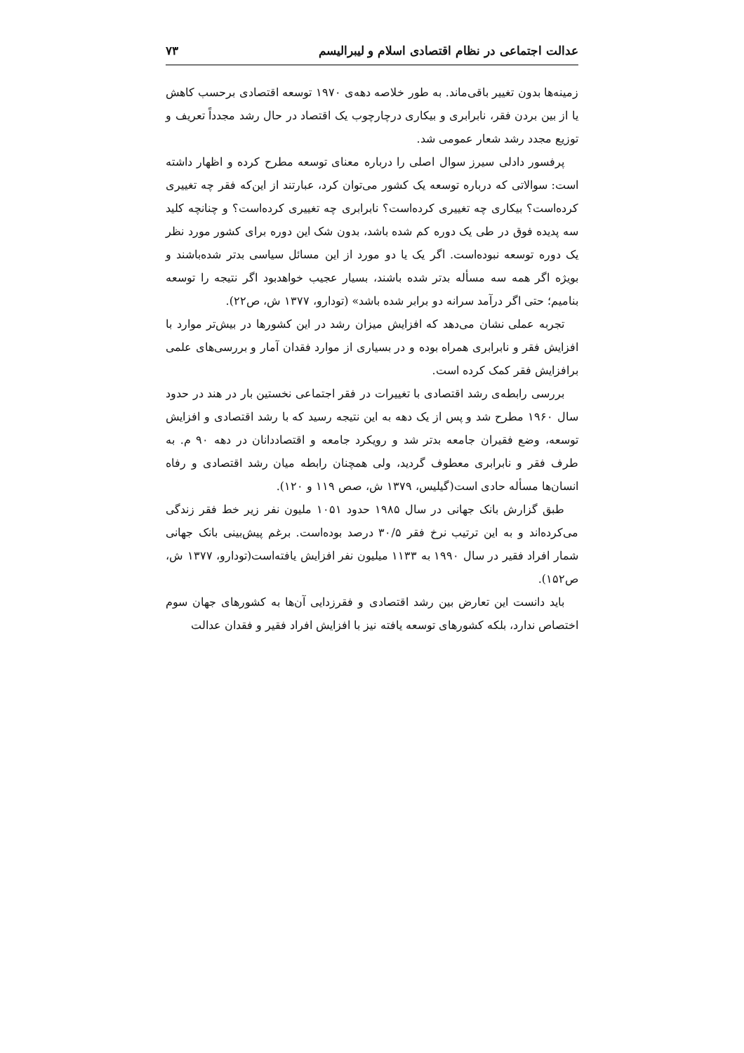عدالت اجتماعی در نظام اقتصادی اسلام و لیبرالیسم ۷۳
زمینه‌ها بدون تغییر باقی‌ماند. به طور خلاصه دهه‌ی ۱۹۷۰ توسعه اقتصادی برحسب کاهش یا از بین بردن فقر، نابرابری و بیکاری درچارچوب یک اقتصاد در حال رشد مجدداً تعریف و توزیع مجدد رشد شعار عمومی شد.
پرفسور دادلی سیرز سوال اصلی را درباره معنای توسعه مطرح کرده و اظهار داشته است: سوالاتی که درباره توسعه یک کشور می‌توان کرد، عبارتند از این‌که فقر چه تغییری کرده‌است؟ بیکاری چه تغییری کرده‌است؟ نابرابری چه تغییری کرده‌است؟ و چنانچه کلید سه پدیده فوق در طی یک دوره کم شده باشد، بدون شک این دوره برای کشور مورد نظر یک دوره توسعه نبوده‌است. اگر یک یا دو مورد از این مسائل سیاسی بدتر شده‌باشند و بویژه اگر همه سه مسأله بدتر شده باشند، بسیار عجیب خواهدبود اگر نتیجه را توسعه بنامیم؛ حتی اگر درآمد سرانه دو برابر شده باشد» (تودارو، ۱۳۷۷ ش، ص۲۲).
تجربه عملی نشان می‌دهد که افزایش میزان رشد در این کشورها در بیش‌تر موارد با افزایش فقر و نابرابری همراه بوده و در بسیاری از موارد فقدان آمار و بررسی‌های علمی برافزایش فقر کمک کرده است.
بررسی رابطه‌ی رشد اقتصادی با تغییرات در فقر اجتماعی نخستین بار در هند در حدود سال ۱۹۶۰ مطرح شد و پس از یک دهه به این نتیجه رسید که با رشد اقتصادی و افزایش توسعه، وضع فقیران جامعه بدتر شد و رویکرد جامعه و اقتصاددانان در دهه ۹۰ م. به طرف فقر و نابرابری معطوف گردید، ولی همچنان رابطه میان رشد اقتصادی و رفاه انسان‌ها مسأله حادی است(گیلیس، ۱۳۷۹ ش، صص ۱۱۹ و ۱۲۰).
طبق گزارش بانک جهانی در سال ۱۹۸۵ حدود ۱۰۵۱ ملیون نفر زیر خط فقر زندگی می‌کرده‌اند و به این ترتیب نرخ فقر ۳۰/۵ درصد بوده‌است. برغم پیش‌بینی بانک جهانی شمار افراد فقیر در سال ۱۹۹۰ به ۱۱۳۳ میلیون نفر افزایش یافته‌است(تودارو، ۱۳۷۷ ش، ص۱۵۲).
باید دانست این تعارض بین رشد اقتصادی و فقرزدایی آن‌ها به کشورهای جهان سوم اختصاص ندارد، بلکه کشورهای توسعه یافته نیز با افزایش افراد فقیر و فقدان عدالت